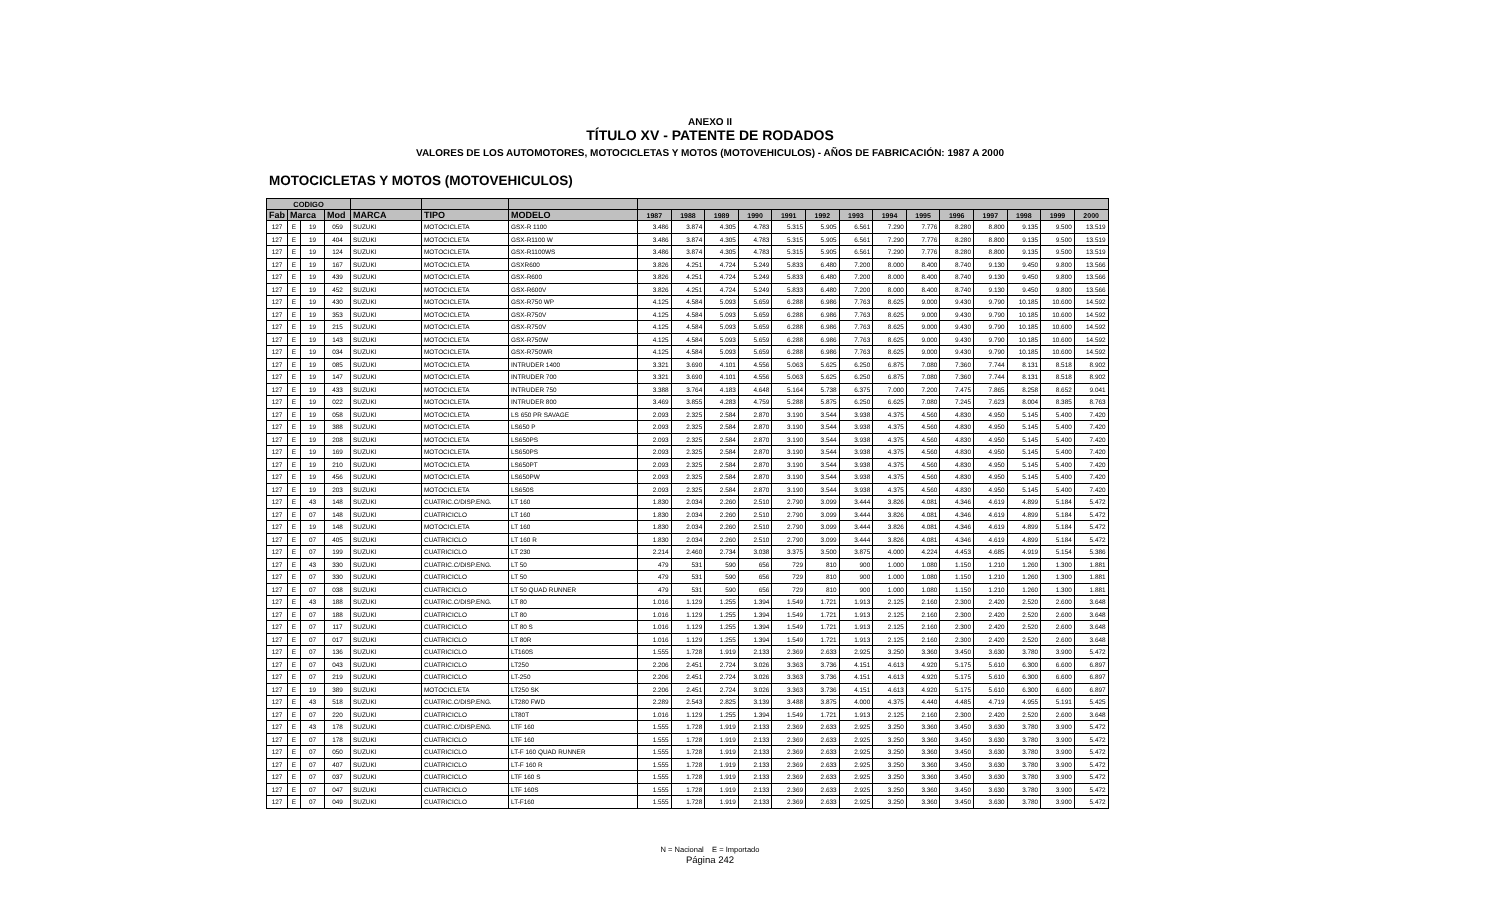ANEXO II
TÍTULO XV - PATENTE DE RODADOS
VALORES DE LOS AUTOMOTORES, MOTOCICLETAS Y MOTOS (MOTOVEHICULOS) - AÑOS DE FABRICACIÓN: 1987 A 2000
MOTOCICLETAS Y MOTOS (MOTOVEHICULOS)
| CODIGO | | | | | | | | | | | | | | | | | | | | |
| --- | --- | --- | --- | --- | --- | --- | --- | --- | --- | --- | --- | --- | --- | --- | --- | --- | --- | --- | --- | --- |
| Fab | Marca | | Mod | MARCA | TIPO | MODELO | 1987 | 1988 | 1989 | 1990 | 1991 | 1992 | 1993 | 1994 | 1995 | 1996 | 1997 | 1998 | 1999 | 2000 |
| 127 | E | 19 | 059 | SUZUKI | MOTOCICLETA | GSX-R 1100 | 3.486 | 3.874 | 4.305 | 4.783 | 5.315 | 5.905 | 6.561 | 7.290 | 7.776 | 8.280 | 8.800 | 9.135 | 9.500 | 13.519 |
| 127 | E | 19 | 404 | SUZUKI | MOTOCICLETA | GSX-R1100 W | 3.486 | 3.874 | 4.305 | 4.783 | 5.315 | 5.905 | 6.561 | 7.290 | 7.776 | 8.280 | 8.800 | 9.135 | 9.500 | 13.519 |
| 127 | E | 19 | 124 | SUZUKI | MOTOCICLETA | GSX-R1100WS | 3.486 | 3.874 | 4.305 | 4.783 | 5.315 | 5.905 | 6.561 | 7.290 | 7.776 | 8.280 | 8.800 | 9.135 | 9.500 | 13.519 |
| 127 | E | 19 | 167 | SUZUKI | MOTOCICLETA | GSXR600 | 3.826 | 4.251 | 4.724 | 5.249 | 5.833 | 6.480 | 7.200 | 8.000 | 8.400 | 8.740 | 9.130 | 9.450 | 9.800 | 13.566 |
| 127 | E | 19 | 439 | SUZUKI | MOTOCICLETA | GSX-R600 | 3.826 | 4.251 | 4.724 | 5.249 | 5.833 | 6.480 | 7.200 | 8.000 | 8.400 | 8.740 | 9.130 | 9.450 | 9.800 | 13.566 |
| 127 | E | 19 | 452 | SUZUKI | MOTOCICLETA | GSX-R600V | 3.826 | 4.251 | 4.724 | 5.249 | 5.833 | 6.480 | 7.200 | 8.000 | 8.400 | 8.740 | 9.130 | 9.450 | 9.800 | 13.566 |
| 127 | E | 19 | 430 | SUZUKI | MOTOCICLETA | GSX-R750 WP | 4.125 | 4.584 | 5.093 | 5.659 | 6.288 | 6.986 | 7.763 | 8.625 | 9.000 | 9.430 | 9.790 | 10.185 | 10.600 | 14.592 |
| 127 | E | 19 | 353 | SUZUKI | MOTOCICLETA | GSX-R750V | 4.125 | 4.584 | 5.093 | 5.659 | 6.288 | 6.986 | 7.763 | 8.625 | 9.000 | 9.430 | 9.790 | 10.185 | 10.600 | 14.592 |
| 127 | E | 19 | 215 | SUZUKI | MOTOCICLETA | GSX-R750V | 4.125 | 4.584 | 5.093 | 5.659 | 6.288 | 6.986 | 7.763 | 8.625 | 9.000 | 9.430 | 9.790 | 10.185 | 10.600 | 14.592 |
| 127 | E | 19 | 143 | SUZUKI | MOTOCICLETA | GSX-R750W | 4.125 | 4.584 | 5.093 | 5.659 | 6.288 | 6.986 | 7.763 | 8.625 | 9.000 | 9.430 | 9.790 | 10.185 | 10.600 | 14.592 |
| 127 | E | 19 | 034 | SUZUKI | MOTOCICLETA | GSX-R750WR | 4.125 | 4.584 | 5.093 | 5.659 | 6.288 | 6.986 | 7.763 | 8.625 | 9.000 | 9.430 | 9.790 | 10.185 | 10.600 | 14.592 |
| 127 | E | 19 | 085 | SUZUKI | MOTOCICLETA | INTRUDER 1400 | 3.321 | 3.690 | 4.101 | 4.556 | 5.063 | 5.625 | 6.250 | 6.875 | 7.080 | 7.360 | 7.744 | 8.131 | 8.518 | 8.902 |
| 127 | E | 19 | 147 | SUZUKI | MOTOCICLETA | INTRUDER 700 | 3.321 | 3.690 | 4.101 | 4.556 | 5.063 | 5.625 | 6.250 | 6.875 | 7.080 | 7.360 | 7.744 | 8.131 | 8.518 | 8.902 |
| 127 | E | 19 | 433 | SUZUKI | MOTOCICLETA | INTRUDER 750 | 3.388 | 3.764 | 4.183 | 4.648 | 5.164 | 5.738 | 6.375 | 7.000 | 7.200 | 7.475 | 7.865 | 8.258 | 8.652 | 9.041 |
| 127 | E | 19 | 022 | SUZUKI | MOTOCICLETA | INTRUDER 800 | 3.469 | 3.855 | 4.283 | 4.759 | 5.288 | 5.875 | 6.250 | 6.625 | 7.080 | 7.245 | 7.623 | 8.004 | 8.385 | 8.763 |
| 127 | E | 19 | 058 | SUZUKI | MOTOCICLETA | LS 650 PR SAVAGE | 2.093 | 2.325 | 2.584 | 2.870 | 3.190 | 3.544 | 3.938 | 4.375 | 4.560 | 4.830 | 4.950 | 5.145 | 5.400 | 7.420 |
| 127 | E | 19 | 388 | SUZUKI | MOTOCICLETA | LS650 P | 2.093 | 2.325 | 2.584 | 2.870 | 3.190 | 3.544 | 3.938 | 4.375 | 4.560 | 4.830 | 4.950 | 5.145 | 5.400 | 7.420 |
| 127 | E | 19 | 208 | SUZUKI | MOTOCICLETA | LS650PS | 2.093 | 2.325 | 2.584 | 2.870 | 3.190 | 3.544 | 3.938 | 4.375 | 4.560 | 4.830 | 4.950 | 5.145 | 5.400 | 7.420 |
| 127 | E | 19 | 169 | SUZUKI | MOTOCICLETA | LS650PS | 2.093 | 2.325 | 2.584 | 2.870 | 3.190 | 3.544 | 3.938 | 4.375 | 4.560 | 4.830 | 4.950 | 5.145 | 5.400 | 7.420 |
| 127 | E | 19 | 210 | SUZUKI | MOTOCICLETA | LS650PT | 2.093 | 2.325 | 2.584 | 2.870 | 3.190 | 3.544 | 3.938 | 4.375 | 4.560 | 4.830 | 4.950 | 5.145 | 5.400 | 7.420 |
| 127 | E | 19 | 456 | SUZUKI | MOTOCICLETA | LS650PW | 2.093 | 2.325 | 2.584 | 2.870 | 3.190 | 3.544 | 3.938 | 4.375 | 4.560 | 4.830 | 4.950 | 5.145 | 5.400 | 7.420 |
| 127 | E | 19 | 203 | SUZUKI | MOTOCICLETA | LS650S | 2.093 | 2.325 | 2.584 | 2.870 | 3.190 | 3.544 | 3.938 | 4.375 | 4.560 | 4.830 | 4.950 | 5.145 | 5.400 | 7.420 |
| 127 | E | 43 | 148 | SUZUKI | CUATRIC.C/DISP.ENG. | LT 160 | 1.830 | 2.034 | 2.260 | 2.510 | 2.790 | 3.099 | 3.444 | 3.826 | 4.081 | 4.346 | 4.619 | 4.899 | 5.184 | 5.472 |
| 127 | E | 07 | 148 | SUZUKI | CUATRICICLO | LT 160 | 1.830 | 2.034 | 2.260 | 2.510 | 2.790 | 3.099 | 3.444 | 3.826 | 4.081 | 4.346 | 4.619 | 4.899 | 5.184 | 5.472 |
| 127 | E | 19 | 148 | SUZUKI | MOTOCICLETA | LT 160 | 1.830 | 2.034 | 2.260 | 2.510 | 2.790 | 3.099 | 3.444 | 3.826 | 4.081 | 4.346 | 4.619 | 4.899 | 5.184 | 5.472 |
| 127 | E | 07 | 405 | SUZUKI | CUATRICICLO | LT 160 R | 1.830 | 2.034 | 2.260 | 2.510 | 2.790 | 3.099 | 3.444 | 3.826 | 4.081 | 4.346 | 4.619 | 4.899 | 5.184 | 5.472 |
| 127 | E | 07 | 199 | SUZUKI | CUATRICICLO | LT 230 | 2.214 | 2.460 | 2.734 | 3.038 | 3.375 | 3.500 | 3.875 | 4.000 | 4.224 | 4.453 | 4.685 | 4.919 | 5.154 | 5.386 |
| 127 | E | 43 | 330 | SUZUKI | CUATRIC.C/DISP.ENG. | LT 50 | 479 | 531 | 590 | 656 | 729 | 810 | 900 | 1.000 | 1.080 | 1.150 | 1.210 | 1.260 | 1.300 | 1.881 |
| 127 | E | 07 | 330 | SUZUKI | CUATRICICLO | LT 50 | 479 | 531 | 590 | 656 | 729 | 810 | 900 | 1.000 | 1.080 | 1.150 | 1.210 | 1.260 | 1.300 | 1.881 |
| 127 | E | 07 | 038 | SUZUKI | CUATRICICLO | LT 50 QUAD RUNNER | 479 | 531 | 590 | 656 | 729 | 810 | 900 | 1.000 | 1.080 | 1.150 | 1.210 | 1.260 | 1.300 | 1.881 |
| 127 | E | 43 | 188 | SUZUKI | CUATRIC.C/DISP.ENG. | LT 80 | 1.016 | 1.129 | 1.255 | 1.394 | 1.549 | 1.721 | 1.913 | 2.125 | 2.160 | 2.300 | 2.420 | 2.520 | 2.600 | 3.648 |
| 127 | E | 07 | 188 | SUZUKI | CUATRICICLO | LT 80 | 1.016 | 1.129 | 1.255 | 1.394 | 1.549 | 1.721 | 1.913 | 2.125 | 2.160 | 2.300 | 2.420 | 2.520 | 2.600 | 3.648 |
| 127 | E | 07 | 117 | SUZUKI | CUATRICICLO | LT 80 S | 1.016 | 1.129 | 1.255 | 1.394 | 1.549 | 1.721 | 1.913 | 2.125 | 2.160 | 2.300 | 2.420 | 2.520 | 2.600 | 3.648 |
| 127 | E | 07 | 017 | SUZUKI | CUATRICICLO | LT 80R | 1.016 | 1.129 | 1.255 | 1.394 | 1.549 | 1.721 | 1.913 | 2.125 | 2.160 | 2.300 | 2.420 | 2.520 | 2.600 | 3.648 |
| 127 | E | 07 | 136 | SUZUKI | CUATRICICLO | LT160S | 1.555 | 1.728 | 1.919 | 2.133 | 2.369 | 2.633 | 2.925 | 3.250 | 3.360 | 3.450 | 3.630 | 3.780 | 3.900 | 5.472 |
| 127 | E | 07 | 043 | SUZUKI | CUATRICICLO | LT250 | 2.206 | 2.451 | 2.724 | 3.026 | 3.363 | 3.736 | 4.151 | 4.613 | 4.920 | 5.175 | 5.610 | 6.300 | 6.600 | 6.897 |
| 127 | E | 07 | 219 | SUZUKI | CUATRICICLO | LT-250 | 2.206 | 2.451 | 2.724 | 3.026 | 3.363 | 3.736 | 4.151 | 4.613 | 4.920 | 5.175 | 5.610 | 6.300 | 6.600 | 6.897 |
| 127 | E | 19 | 389 | SUZUKI | MOTOCICLETA | LT250 SK | 2.206 | 2.451 | 2.724 | 3.026 | 3.363 | 3.736 | 4.151 | 4.613 | 4.920 | 5.175 | 5.610 | 6.300 | 6.600 | 6.897 |
| 127 | E | 43 | 518 | SUZUKI | CUATRIC.C/DISP.ENG. | LT280 FWD | 2.289 | 2.543 | 2.825 | 3.139 | 3.488 | 3.875 | 4.000 | 4.375 | 4.440 | 4.485 | 4.719 | 4.955 | 5.191 | 5.425 |
| 127 | E | 07 | 220 | SUZUKI | CUATRICICLO | LT80T | 1.016 | 1.129 | 1.255 | 1.394 | 1.549 | 1.721 | 1.913 | 2.125 | 2.160 | 2.300 | 2.420 | 2.520 | 2.600 | 3.648 |
| 127 | E | 43 | 178 | SUZUKI | CUATRIC.C/DISP.ENG. | LTF 160 | 1.555 | 1.728 | 1.919 | 2.133 | 2.369 | 2.633 | 2.925 | 3.250 | 3.360 | 3.450 | 3.630 | 3.780 | 3.900 | 5.472 |
| 127 | E | 07 | 178 | SUZUKI | CUATRICICLO | LTF 160 | 1.555 | 1.728 | 1.919 | 2.133 | 2.369 | 2.633 | 2.925 | 3.250 | 3.360 | 3.450 | 3.630 | 3.780 | 3.900 | 5.472 |
| 127 | E | 07 | 050 | SUZUKI | CUATRICICLO | LT-F 160 QUAD RUNNER | 1.555 | 1.728 | 1.919 | 2.133 | 2.369 | 2.633 | 2.925 | 3.250 | 3.360 | 3.450 | 3.630 | 3.780 | 3.900 | 5.472 |
| 127 | E | 07 | 407 | SUZUKI | CUATRICICLO | LT-F 160 R | 1.555 | 1.728 | 1.919 | 2.133 | 2.369 | 2.633 | 2.925 | 3.250 | 3.360 | 3.450 | 3.630 | 3.780 | 3.900 | 5.472 |
| 127 | E | 07 | 037 | SUZUKI | CUATRICICLO | LTF 160 S | 1.555 | 1.728 | 1.919 | 2.133 | 2.369 | 2.633 | 2.925 | 3.250 | 3.360 | 3.450 | 3.630 | 3.780 | 3.900 | 5.472 |
| 127 | E | 07 | 047 | SUZUKI | CUATRICICLO | LTF 160S | 1.555 | 1.728 | 1.919 | 2.133 | 2.369 | 2.633 | 2.925 | 3.250 | 3.360 | 3.450 | 3.630 | 3.780 | 3.900 | 5.472 |
| 127 | E | 07 | 049 | SUZUKI | CUATRICICLO | LT-F160 | 1.555 | 1.728 | 1.919 | 2.133 | 2.369 | 2.633 | 2.925 | 3.250 | 3.360 | 3.450 | 3.630 | 3.780 | 3.900 | 5.472 |
N = Nacional E = Importado
Página 242